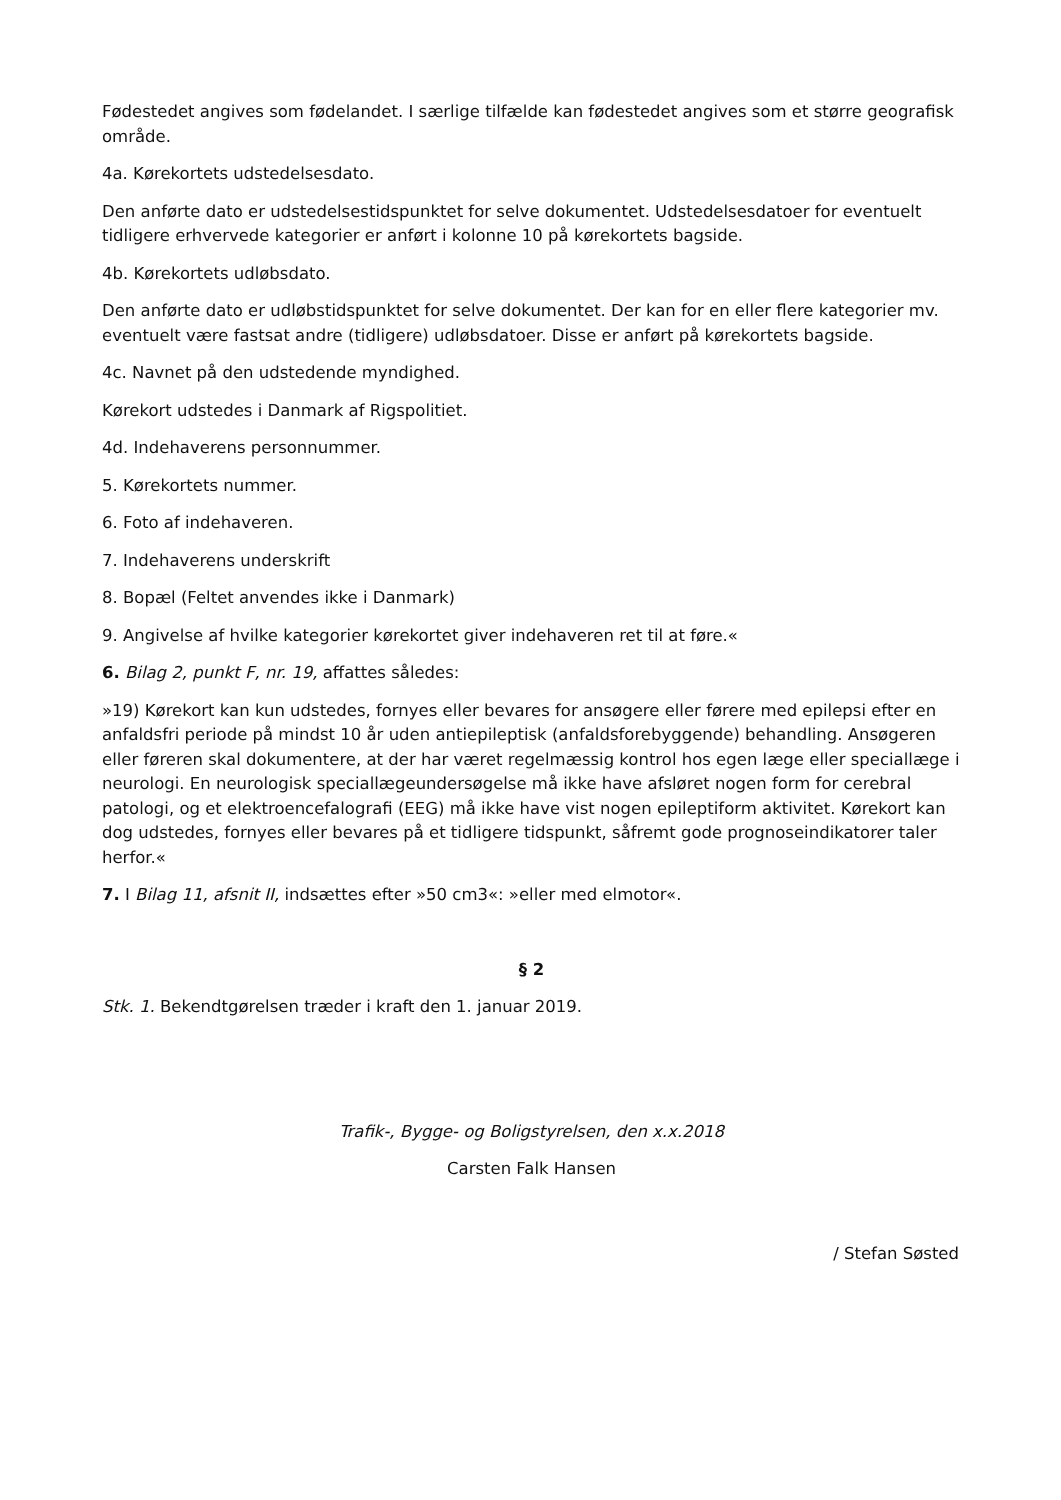Fødestedet angives som fødelandet. I særlige tilfælde kan fødestedet angives som et større geografisk område.
4a. Kørekortets udstedelsesdato.
Den anførte dato er udstedelsestidspunktet for selve dokumentet. Udstedelsesdatoer for eventuelt tidligere erhvervede kategorier er anført i kolonne 10 på kørekortets bagside.
4b. Kørekortets udløbsdato.
Den anførte dato er udløbstidspunktet for selve dokumentet. Der kan for en eller flere kategorier mv. eventuelt være fastsat andre (tidligere) udløbsdatoer. Disse er anført på kørekortets bagside.
4c. Navnet på den udstedende myndighed.
Kørekort udstedes i Danmark af Rigspolitiet.
4d. Indehaverens personnummer.
5. Kørekortets nummer.
6. Foto af indehaveren.
7. Indehaverens underskrift
8. Bopæl (Feltet anvendes ikke i Danmark)
9. Angivelse af hvilke kategorier kørekortet giver indehaveren ret til at føre.«
6. Bilag 2, punkt F, nr. 19, affattes således:
»19) Kørekort kan kun udstedes, fornyes eller bevares for ansøgere eller førere med epilepsi efter en anfaldsfri periode på mindst 10 år uden antiepileptisk (anfaldsforebyggende) behandling. Ansøgeren eller føreren skal dokumentere, at der har været regelmæssig kontrol hos egen læge eller speciallæge i neurologi. En neurologisk speciallægeundersøgelse må ikke have afsløret nogen form for cerebral patologi, og et elektroencefalografi (EEG) må ikke have vist nogen epileptiform aktivitet. Kørekort kan dog udstedes, fornyes eller bevares på et tidligere tidspunkt, såfremt gode prognoseindikatorer taler herfor.«
7. I Bilag 11, afsnit II, indsættes efter »50 cm3«: »eller med elmotor«.
§ 2
Stk. 1. Bekendtgørelsen træder i kraft den 1. januar 2019.
Trafik-, Bygge- og Boligstyrelsen, den x.x.2018
Carsten Falk Hansen
/ Stefan Søsted